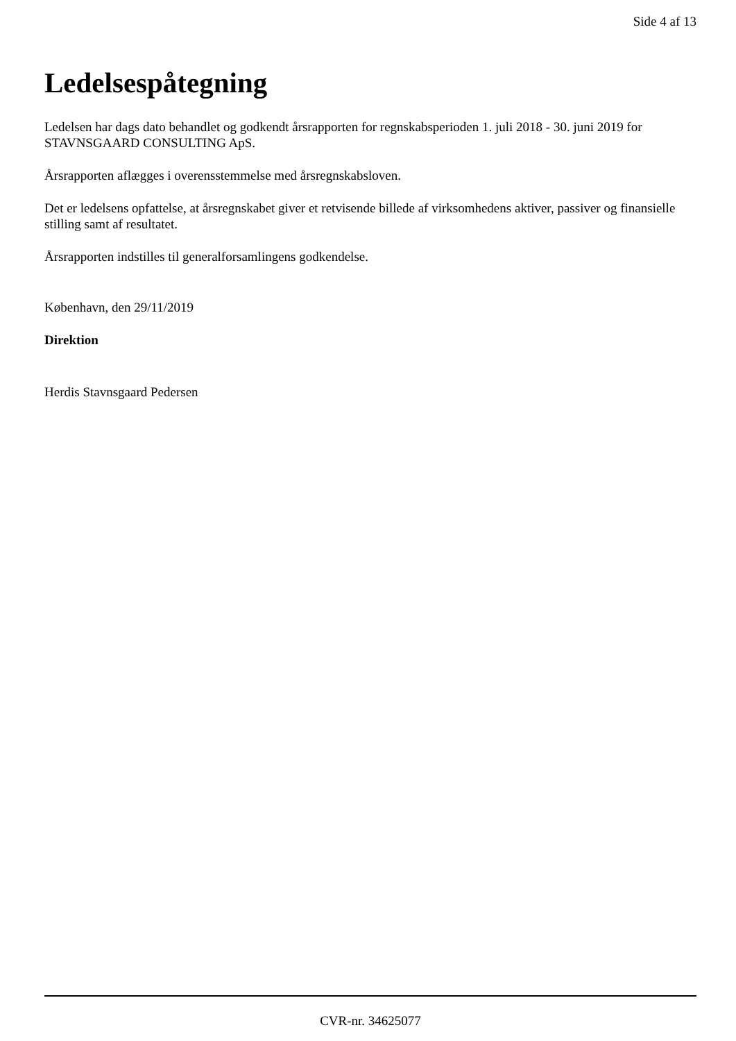Side 4 af 13
Ledelsespåtegning
Ledelsen har dags dato behandlet og godkendt årsrapporten for regnskabsperioden 1. juli 2018 - 30. juni 2019 for STAVNSGAARD CONSULTING ApS.
Årsrapporten aflægges i overensstemmelse med årsregnskabsloven.
Det er ledelsens opfattelse, at årsregnskabet giver et retvisende billede af virksomhedens aktiver, passiver og finansielle stilling samt af resultatet.
Årsrapporten indstilles til generalforsamlingens godkendelse.
København, den 29/11/2019
Direktion
Herdis Stavnsgaard Pedersen
CVR-nr. 34625077